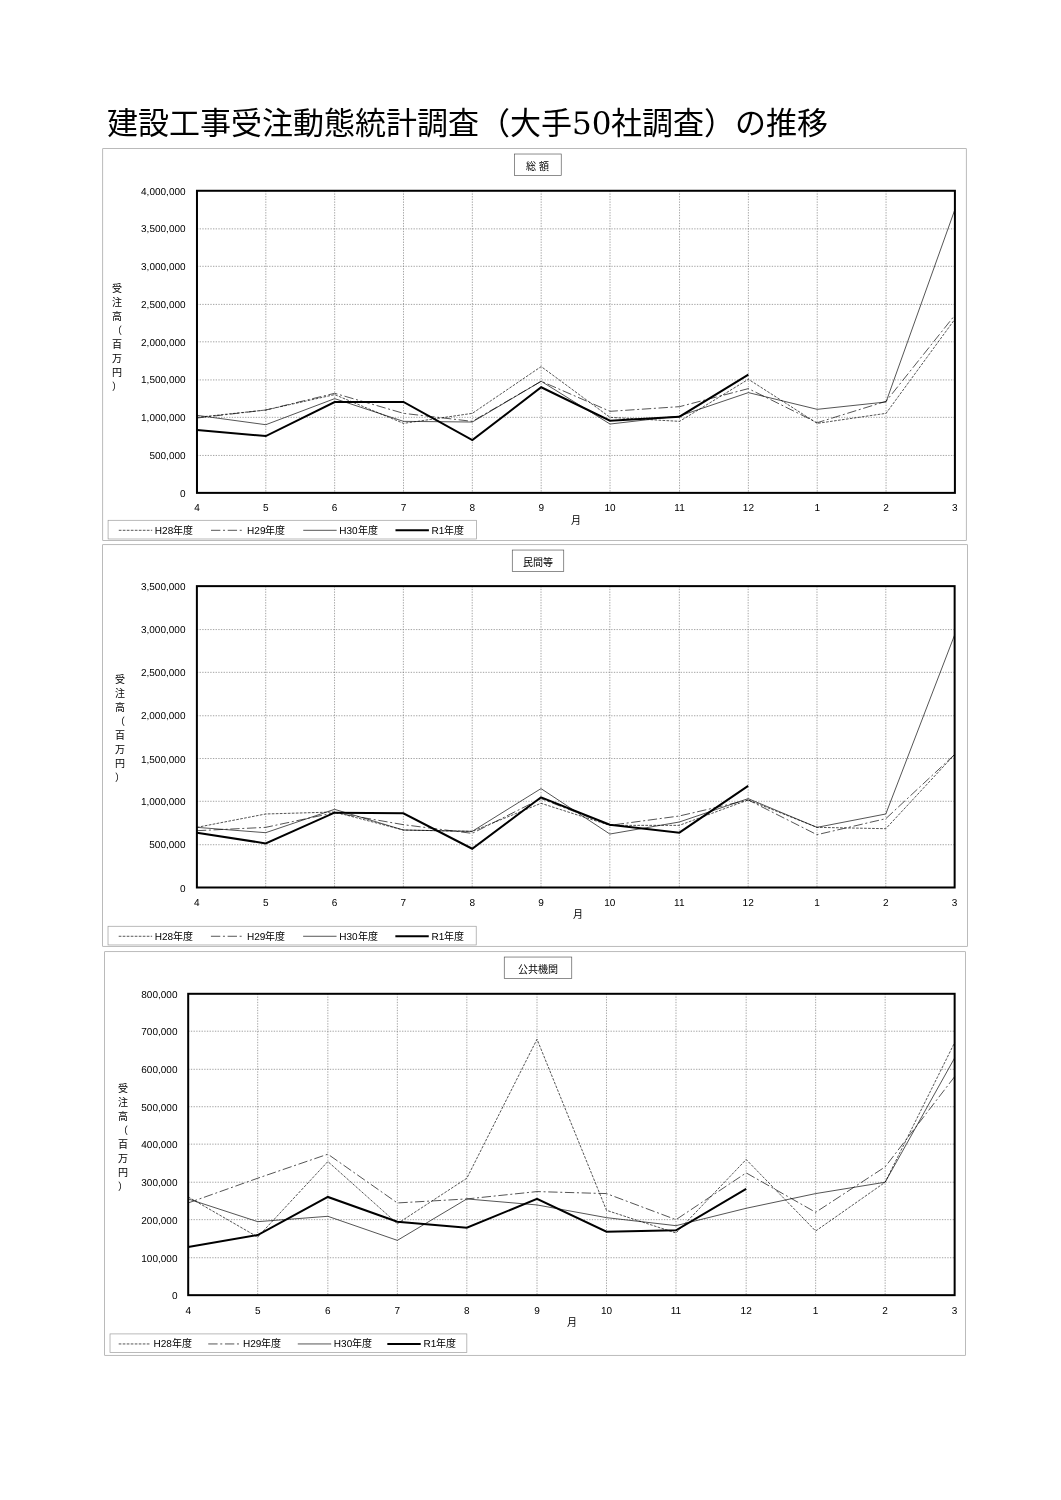建設工事受注動態統計調査（大手50社調査）の推移
総 額
4,000,000
3,500,000
3,000,000
2,500,000
2,000,000
1,500,000
1,000,000
500,000
0
4
5
6
7
8
9
10
11
12
1
2
3
月
受
注
高
（
百
万
円
）
H28年度
H29年度
H30年度
R1年度
民間等
3,500,000
3,000,000
2,500,000
2,000,000
1,500,000
1,000,000
500,000
0
4
5
6
7
8
9
10
11
12
1
2
3
月
受
注
高
（
百
万
円
）
H28年度
H29年度
H30年度
R1年度
公共機関
800,000
700,000
600,000
500,000
400,000
300,000
200,000
100,000
0
4
5
6
7
8
9
10
11
12
1
2
3
月
受
注
高
（
百
万
円
）
H28年度
H29年度
H30年度
R1年度